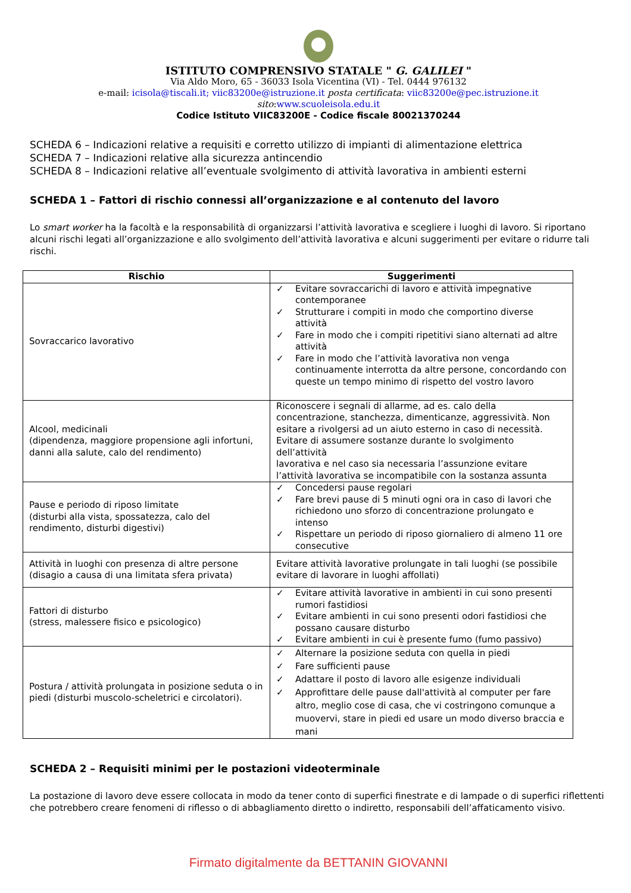ISTITUTO COMPRENSIVO STATALE " G. GALILEI "
Via Aldo Moro, 65 - 36033 Isola Vicentina (VI) - Tel. 0444 976132
e-mail: icisola@tiscali.it; viic83200e@istruzione.it posta certificata: viic83200e@pec.istruzione.it
sito:www.scuoleisola.edu.it
Codice Istituto VIIC83200E - Codice fiscale 80021370244
SCHEDA 6 – Indicazioni relative a requisiti e corretto utilizzo di impianti di alimentazione elettrica
SCHEDA 7 – Indicazioni relative alla sicurezza antincendio
SCHEDA 8 – Indicazioni relative all’eventuale svolgimento di attività lavorativa in ambienti esterni
SCHEDA 1 – Fattori di rischio connessi all’organizzazione e al contenuto del lavoro
Lo smart worker ha la facoltà e la responsabilità di organizzarsi l’attività lavorativa e scegliere i luoghi di lavoro. Si riportano alcuni rischi legati all’organizzazione e allo svolgimento dell’attività lavorativa e alcuni suggerimenti per evitare o ridurre tali rischi.
| Rischio | Suggerimenti |
| --- | --- |
| Sovraccarico lavorativo | ✓ Evitare sovraccarichi di lavoro e attività impegnative contemporanee ✓ Strutturare i compiti in modo che comportino diverse attività ✓ Fare in modo che i compiti ripetitivi siano alternati ad altre attività ✓ Fare in modo che l’attività lavorativa non venga continuamente interrotta da altre persone, concordando con queste un tempo minimo di rispetto del vostro lavoro |
| Alcool, medicinali (dipendenza, maggiore propensione agli infortuni, danni alla salute, calo del rendimento) | Riconoscere i segnali di allarme, ad es. calo della concentrazione, stanchezza, dimenticanze, aggressività. Non esitare a rivolgersi ad un aiuto esterno in caso di necessità. Evitare di assumere sostanze durante lo svolgimento dell’attività lavorativa e nel caso sia necessaria l’assunzione evitare l’attività lavorativa se incompatibile con la sostanza assunta |
| Pause e periodo di riposo limitate (disturbi alla vista, spossatezza, calo del rendimento, disturbi digestivi) | ✓ Concedersi pause regolari ✓ Fare brevi pause di 5 minuti ogni ora in caso di lavori che richiedono uno sforzo di concentrazione prolungato e intenso ✓ Rispettare un periodo di riposo giornaliero di almeno 11 ore consecutive |
| Attività in luoghi con presenza di altre persone (disagio a causa di una limitata sfera privata) | Evitare attività lavorative prolungate in tali luoghi (se possibile evitare di lavorare in luoghi affollati) |
| Fattori di disturbo (stress, malessere fisico e psicologico) | ✓ Evitare attività lavorative in ambienti in cui sono presenti rumori fastidiosi ✓ Evitare ambienti in cui sono presenti odori fastidiosi che possano causare disturbo ✓ Evitare ambienti in cui è presente fumo (fumo passivo) |
| Postura / attività prolungata in posizione seduta o in piedi (disturbi muscolo-scheletrici e circolatori). | ✓ Alternare la posizione seduta con quella in piedi ✓ Fare sufficienti pause ✓ Adattare il posto di lavoro alle esigenze individuali ✓ Approfittare delle pause dall'attività al computer per fare altro, meglio cose di casa, che vi costringono comunque a muovervi, stare in piedi ed usare un modo diverso braccia e mani |
SCHEDA 2 – Requisiti minimi per le postazioni videoterminale
La postazione di lavoro deve essere collocata in modo da tener conto di superfici finestrate e di lampade o di superfici riflettenti che potrebbero creare fenomeni di riflesso o di abbagliamento diretto o indiretto, responsabili dell’affaticamento visivo.
Firmato digitalmente da BETTANIN GIOVANNI